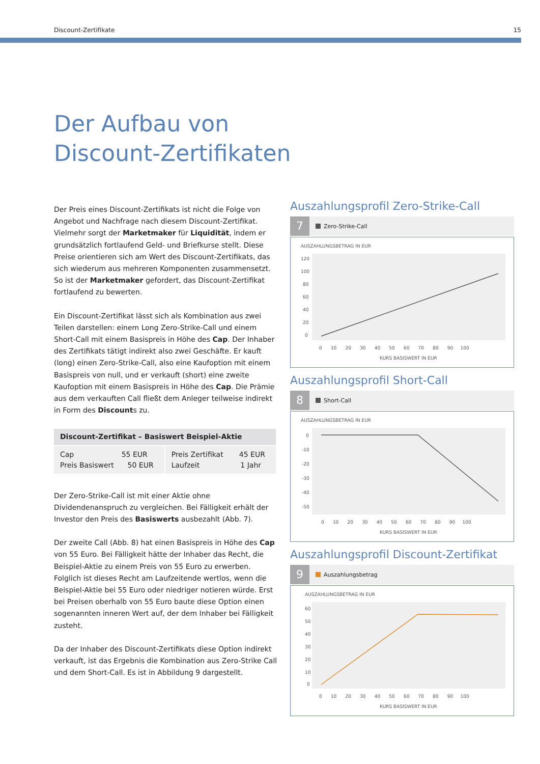Discount-Zertifikate 15
Der Aufbau von
Discount-Zertifikaten
Der Preis eines Discount-Zertifikats ist nicht die Folge von Angebot und Nachfrage nach diesem Discount-Zertifikat. Vielmehr sorgt der Marketmaker für Liquidität, indem er grundsätzlich fortlaufend Geld- und Briefkurse stellt. Diese Preise orientieren sich am Wert des Discount-Zertifikats, das sich wiederum aus mehreren Kompo­nenten zusammensetzt. So ist der Marketmaker gefordert, das Discount-Zertifikat fortlaufend zu bewerten.
Ein Discount-Zertifikat lässt sich als Kombination aus zwei Teilen darstellen: einem Long Zero-Strike-Call und einem Short-Call mit einem Basispreis in Höhe des Cap. Der Inhaber des Zertifikats tätigt indirekt also zwei Geschäfte. Er kauft (long) einen Zero-Strike-Call, also eine Kaufoption mit einem Basispreis von null, und er verkauft (short) eine zweite Kaufoption mit einem Basispreis in Höhe des Cap. Die Prämie aus dem verkauften Call fließt dem Anleger teil­weise indirekt in Form des Discounts zu.
| Discount-Zertifikat – Basiswert Beispiel-Aktie | |
| --- | --- |
| Cap 55 EUR Preis Basiswert 50 EUR | Preis Zertifikat 45 EUR Laufzeit 1 Jahr |
Der Zero-Strike-Call ist mit einer Aktie ohne Dividendenanspruch zu vergleichen. Bei Fälligkeit erhält der Investor den Preis des Basiswerts ausbezahlt (Abb. 7).
Der zweite Call (Abb. 8) hat einen Basispreis in Höhe des Cap von 55 Euro. Bei Fälligkeit hätte der Inhaber das Recht, die Beispiel-Aktie zu einem Preis von 55 Euro zu erwerben. Folglich ist dieses Recht am Laufzeitende wertlos, wenn die Beispiel-Aktie bei 55 Euro oder niedriger notieren würde. Erst bei Preisen oberhalb von 55 Euro baute diese Option einen sogenannten inneren Wert auf, der dem Inhaber bei Fälligkeit zusteht.
Da der Inhaber des Discount-Zertifikats diese Option indirekt verkauft, ist das Ergebnis die Kombination aus Zero-Strike Call und dem Short-Call. Es ist in Abbildung 9 dargestellt.
Auszahlungsprofil Zero-Strike-Call
7
Zero-Strike-Call
AUSZAHLUNGSBETRAG IN EUR
120
100
80
60
40
20
0
0 10 20 30 40 50 60 70 80 90 100
KURS BASISWERT IN EUR
Auszahlungsprofil Short-Call
8
Short-Call
AUSZAHLUNGSBETRAG IN EUR
0
-10
-20
-30
-40
-50
0 10 20 30 40 50 60 70 80 90 100
KURS BASISWERT IN EUR
Auszahlungsprofil Discount-Zertifikat
9
Auszahlungsbetrag
AUSZAHLUNGSBETRAG IN EUR
60
50
40
30
20
10
0
0 10 20 30 40 50 60 70 80 90 100
KURS BASISWERT IN EUR